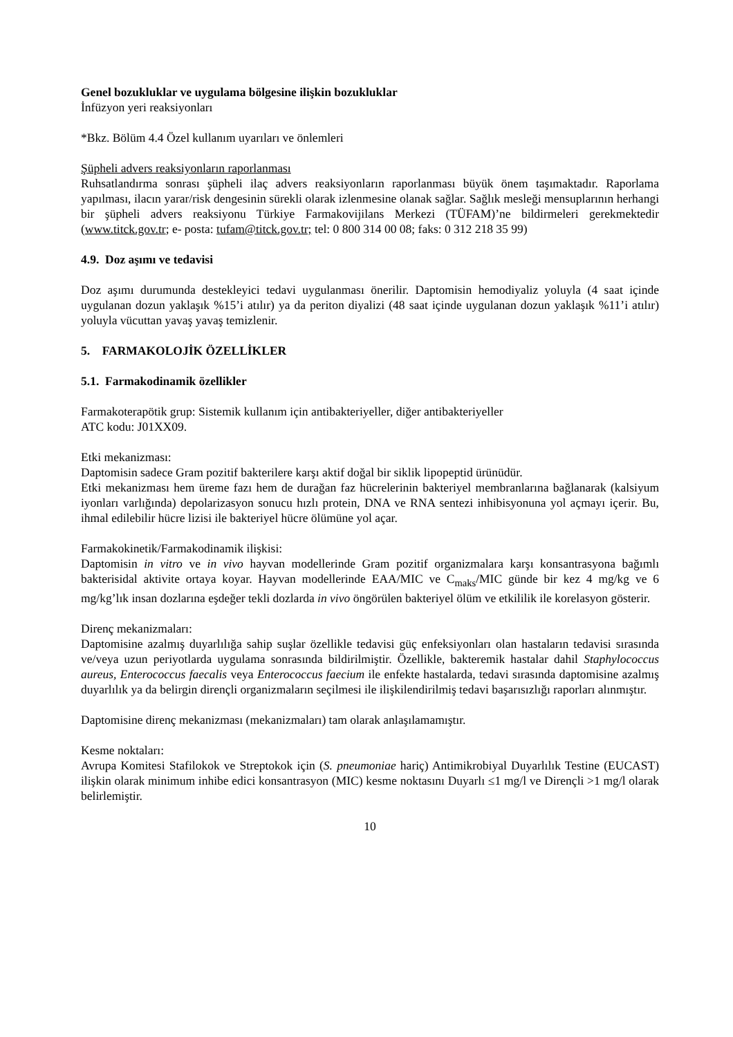Genel bozukluklar ve uygulama bölgesine ilişkin bozukluklar
İnfüzyon yeri reaksiyonları
*Bkz. Bölüm 4.4 Özel kullanım uyarıları ve önlemleri
Şüpheli advers reaksiyonların raporlanması
Ruhsatlandırma sonrası şüpheli ilaç advers reaksiyonların raporlanması büyük önem taşımaktadır. Raporlama yapılması, ilacın yarar/risk dengesinin sürekli olarak izlenmesine olanak sağlar. Sağlık mesleği mensuplarının herhangi bir şüpheli advers reaksiyonu Türkiye Farmakovijilans Merkezi (TÜFAM)’ne bildirmeleri gerekmektedir (www.titck.gov.tr; e- posta: tufam@titck.gov.tr; tel: 0 800 314 00 08; faks: 0 312 218 35 99)
4.9. Doz aşımı ve tedavisi
Doz aşımı durumunda destekleyici tedavi uygulanması önerilir. Daptomisin hemodiyaliz yoluyla (4 saat içinde uygulanan dozun yaklaşık %15’i atılır) ya da periton diyalizi (48 saat içinde uygulanan dozun yaklaşık %11’i atılır) yoluyla vücuttan yavaş yavaş temizlenir.
5. FARMAKOLOJİK ÖZELLİKLER
5.1. Farmakodinamik özellikler
Farmakoterapötik grup: Sistemik kullanım için antibakteriyeller, diğer antibakteriyeller
ATC kodu: J01XX09.
Etki mekanizması:
Daptomisin sadece Gram pozitif bakterilere karşı aktif doğal bir siklik lipopeptid ürünüdür.
Etki mekanizması hem üreme fazı hem de durağan faz hücrelerinin bakteriyel membranlarına bağlanarak (kalsiyum iyonları varlığında) depolarizasyon sonucu hızlı protein, DNA ve RNA sentezi inhibisyonuna yol açmayı içerir. Bu, ihmal edilebilir hücre lizisi ile bakteriyel hücre ölümüne yol açar.
Farmakokinetik/Farmakodinamik ilişkisi:
Daptomisin in vitro ve in vivo hayvan modellerinde Gram pozitif organizmalara karşı konsantrasyona bağımlı bakterisidal aktivite ortaya koyar. Hayvan modellerinde EAA/MIC ve C<sub>maks</sub>/MIC günde bir kez 4 mg/kg ve 6 mg/kg’lık insan dozlarına eşdeğer tekli dozlarda in vivo öngörülen bakteriyel ölüm ve etkililik ile korelasyon gösterir.
Direnç mekanizmaları:
Daptomisine azalmış duyarlılığa sahip suşlar özellikle tedavisi güç enfeksiyonları olan hastaların tedavisi sırasında ve/veya uzun periyotlarda uygulama sonrasında bildirilmiştir. Özellikle, bakteremik hastalar dahil Staphylococcus aureus, Enterococcus faecalis veya Enterococcus faecium ile enfekte hastalarda, tedavi sırasında daptomisine azalmış duyarlılık ya da belirgin dirençli organizmaların seçilmesi ile ilişkilendirilmiş tedavi başarısızlığı raporları alınmıştır.
Daptomisine direnç mekanizması (mekanizmaları) tam olarak anlaşılamamıştır.
Kesme noktaları:
Avrupa Komitesi Stafilokok ve Streptokok için (S. pneumoniae hariç) Antimikrobiyal Duyarlılık Testine (EUCAST) ilişkin olarak minimum inhibe edici konsantrasyon (MIC) kesme noktasını Duyarlı ≤1 mg/l ve Dirençli >1 mg/l olarak belirlemiştir.
10